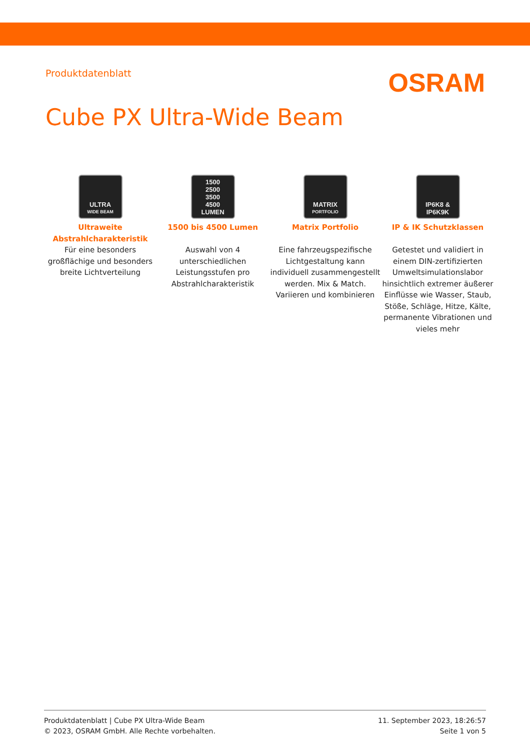Produktdatenblatt
OSRAM
Cube PX Ultra-Wide Beam
ULTRA
WIDE BEAM
Ultraweite Abstrahlcharakteristik
Für eine besonders großflächige und besonders breite Lichtverteilung
1500
2500
3500
4500
LUMEN
1500 bis 4500 Lumen
Auswahl von 4 unterschiedlichen Leistungsstufen pro Abstrahlcharakteristik
MATRIX
PORTFOLIO
Matrix Portfolio
Eine fahrzeugspezifische Lichtgestaltung kann individuell zusammengestellt werden. Mix & Match. Variieren und kombinieren
IP6K8 &
IP6K9K
IP & IK Schutzklassen
Getestet und validiert in einem DIN-zertifizierten Umweltsimulationslabor hinsichtlich extremer äußerer Einflüsse wie Wasser, Staub, Stöße, Schläge, Hitze, Kälte, permanente Vibrationen und vieles mehr
Produktdatenblatt | Cube PX Ultra-Wide Beam
© 2023, OSRAM GmbH. Alle Rechte vorbehalten.
11. September 2023, 18:26:57
Seite 1 von 5